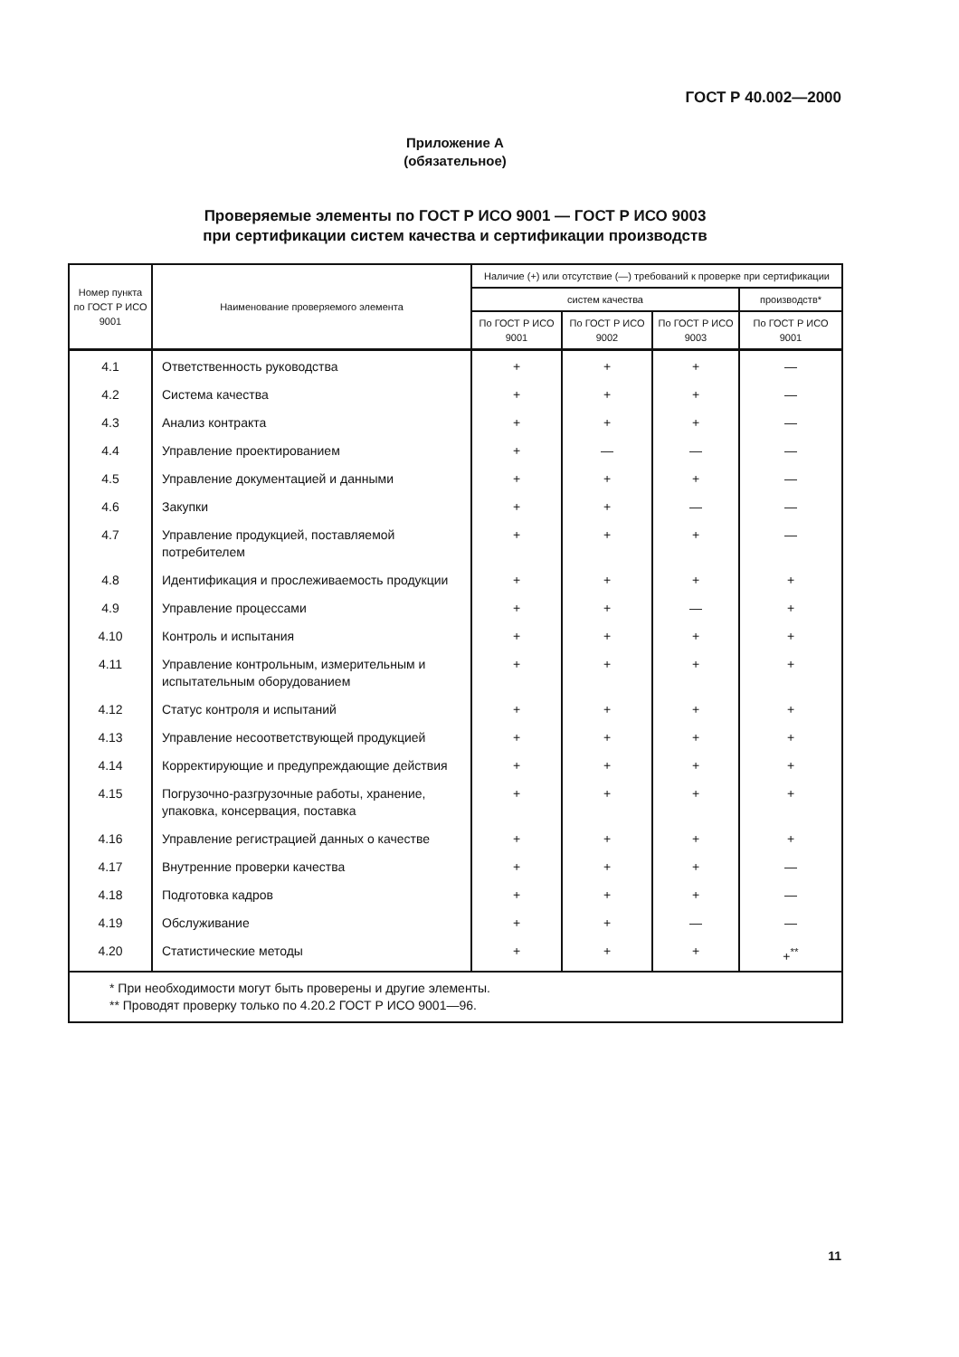ГОСТ Р 40.002—2000
Приложение А
(обязательное)
Проверяемые элементы по ГОСТ Р ИСО 9001 — ГОСТ Р ИСО 9003
при сертификации систем качества и сертификации производств
| Номер пункта по ГОСТ Р ИСО 9001 | Наименование проверяемого элемента | Наличие (+) или отсутствие (—) требований к проверке при сертификации | | | |
| --- | --- | --- | --- | --- | --- |
| | | систем качества | | | производств* |
| | | По ГОСТ Р ИСО 9001 | По ГОСТ Р ИСО 9002 | По ГОСТ Р ИСО 9003 | По ГОСТ Р ИСО 9001 |
| 4.1 | Ответственность руководства | + | + | + | — |
| 4.2 | Система качества | + | + | + | — |
| 4.3 | Анализ контракта | + | + | + | — |
| 4.4 | Управление проектированием | + | — | — | — |
| 4.5 | Управление документацией и данными | + | + | + | — |
| 4.6 | Закупки | + | + | — | — |
| 4.7 | Управление продукцией, поставляемой потребителем | + | + | + | — |
| 4.8 | Идентификация и прослеживаемость продукции | + | + | + | + |
| 4.9 | Управление процессами | + | + | — | + |
| 4.10 | Контроль и испытания | + | + | + | + |
| 4.11 | Управление контрольным, измерительным и испытательным оборудованием | + | + | + | + |
| 4.12 | Статус контроля и испытаний | + | + | + | + |
| 4.13 | Управление несоответствующей продукцией | + | + | + | + |
| 4.14 | Корректирующие и предупреждающие действия | + | + | + | + |
| 4.15 | Погрузочно-разгрузочные работы, хранение, упаковка, консервация, поставка | + | + | + | + |
| 4.16 | Управление регистрацией данных о качестве | + | + | + | + |
| 4.17 | Внутренние проверки качества | + | + | + | — |
| 4.18 | Подготовка кадров | + | + | + | — |
| 4.19 | Обслуживание | + | + | — | — |
| 4.20 | Статистические методы | + | + | + | +<sup>**</sup> |
| * При необходимости могут быть проверены и другие элементы. ** Проводят проверку только по 4.20.2 ГОСТ Р ИСО 9001—96. | | | | | |
11